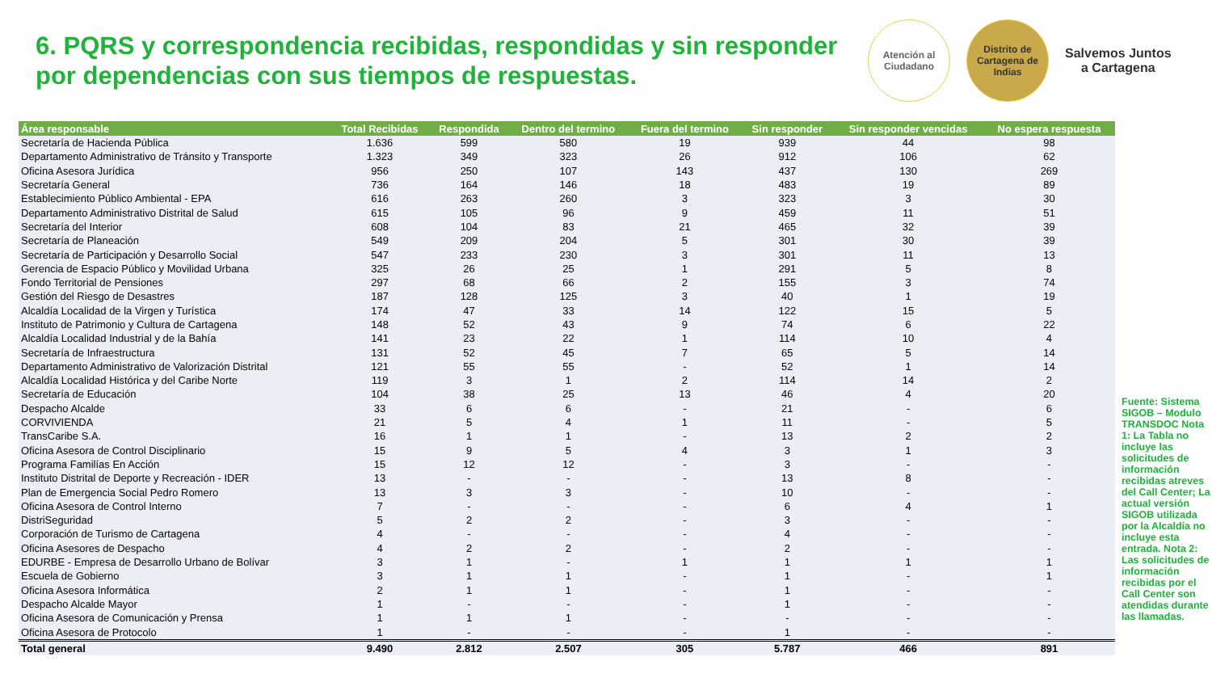6. PQRS y correspondencia recibidas, respondidas y sin responder por dependencias con sus tiempos de respuestas.
Atención al Ciudadano
Distrito de Cartagena de Indias
Salvemos Juntos
a Cartagena
| Área responsable | Total Recibidas | Respondida | Dentro del termino | Fuera del termino | Sin responder | Sin responder vencidas | No espera respuesta |
| --- | --- | --- | --- | --- | --- | --- | --- |
| Secretaría de Hacienda Pública | 1.636 | 599 | 580 | 19 | 939 | 44 | 98 |
| Departamento Administrativo de Tránsito y Transporte | 1.323 | 349 | 323 | 26 | 912 | 106 | 62 |
| Oficina Asesora Jurídica | 956 | 250 | 107 | 143 | 437 | 130 | 269 |
| Secretaría General | 736 | 164 | 146 | 18 | 483 | 19 | 89 |
| Establecimiento Público Ambiental - EPA | 616 | 263 | 260 | 3 | 323 | 3 | 30 |
| Departamento Administrativo Distrital de Salud | 615 | 105 | 96 | 9 | 459 | 11 | 51 |
| Secretaría del Interior | 608 | 104 | 83 | 21 | 465 | 32 | 39 |
| Secretaría de Planeación | 549 | 209 | 204 | 5 | 301 | 30 | 39 |
| Secretaría de Participación y Desarrollo Social | 547 | 233 | 230 | 3 | 301 | 11 | 13 |
| Gerencia de Espacio Público y Movilidad Urbana | 325 | 26 | 25 | 1 | 291 | 5 | 8 |
| Fondo Territorial de Pensiones | 297 | 68 | 66 | 2 | 155 | 3 | 74 |
| Gestión del Riesgo de Desastres | 187 | 128 | 125 | 3 | 40 | 1 | 19 |
| Alcaldía Localidad de la Virgen y Turística | 174 | 47 | 33 | 14 | 122 | 15 | 5 |
| Instituto de Patrimonio y Cultura de Cartagena | 148 | 52 | 43 | 9 | 74 | 6 | 22 |
| Alcaldía Localidad Industrial y de la Bahía | 141 | 23 | 22 | 1 | 114 | 10 | 4 |
| Secretaría de Infraestructura | 131 | 52 | 45 | 7 | 65 | 5 | 14 |
| Departamento Administrativo de Valorización Distrital | 121 | 55 | 55 | - | 52 | 1 | 14 |
| Alcaldía Localidad Histórica y del Caribe Norte | 119 | 3 | 1 | 2 | 114 | 14 | 2 |
| Secretaría de Educación | 104 | 38 | 25 | 13 | 46 | 4 | 20 |
| Despacho Alcalde | 33 | 6 | 6 | - | 21 | - | 6 |
| CORVIVIENDA | 21 | 5 | 4 | 1 | 11 | - | 5 |
| TransCaribe S.A. | 16 | 1 | 1 | - | 13 | 2 | 2 |
| Oficina Asesora de Control Disciplinario | 15 | 9 | 5 | 4 | 3 | 1 | 3 |
| Programa Familías En Acción | 15 | 12 | 12 | - | 3 | - | - |
| Instituto Distrital de Deporte y Recreación - IDER | 13 | - | - | - | 13 | 8 | - |
| Plan de Emergencia Social Pedro Romero | 13 | 3 | 3 | - | 10 | - | - |
| Oficina Asesora de Control Interno | 7 | - | - | - | 6 | 4 | 1 |
| DistriSeguridad | 5 | 2 | 2 | - | 3 | - | - |
| Corporación de Turismo de Cartagena | 4 | - | - | - | 4 | - | - |
| Oficina Asesores de Despacho | 4 | 2 | 2 | - | 2 | - | - |
| EDURBE - Empresa de Desarrollo Urbano de Bolívar | 3 | 1 | - | 1 | 1 | 1 | 1 |
| Escuela de Gobierno | 3 | 1 | 1 | - | 1 | - | 1 |
| Oficina Asesora Informática | 2 | 1 | 1 | - | 1 | - | - |
| Despacho Alcalde Mayor | 1 | - | - | - | 1 | - | - |
| Oficina Asesora de Comunicación y Prensa | 1 | 1 | 1 | - | - | - | - |
| Oficina Asesora de Protocolo | 1 | - | - | - | 1 | - | - |
| Total general | 9.490 | 2.812 | 2.507 | 305 | 5.787 | 466 | 891 |
Fuente: Sistema SIGOB – Modulo TRANSDOC Nota 1: La Tabla no incluye las solicitudes de información recibidas atreves del Call Center; La actual versión SIGOB utilizada por la Alcaldía no incluye esta entrada. Nota 2: Las solicitudes de información recibidas por el Call Center son atendidas durante las llamadas.